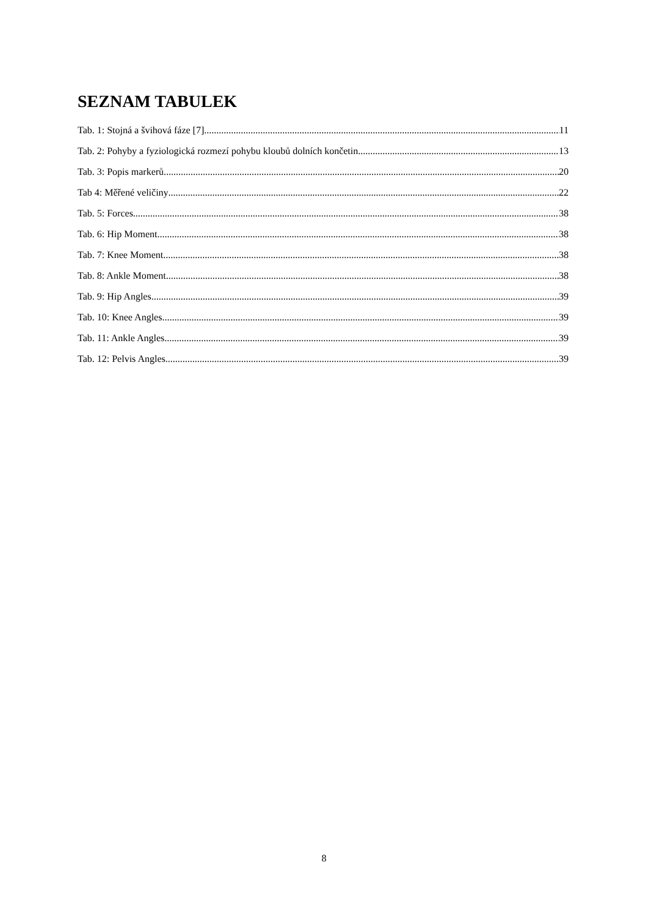SEZNAM TABULEK
Tab. 1: Stojná a švihová fáze [7]. 11
Tab. 2: Pohyby a fyziologická rozmezí pohybu kloubů dolních končetin. 13
Tab. 3: Popis markerů. 20
Tab 4: Měřené veličiny 22
Tab. 5: Forces 38
Tab. 6: Hip Moment 38
Tab. 7: Knee Moment 38
Tab. 8: Ankle Moment 38
Tab. 9: Hip Angles 39
Tab. 10: Knee Angles 39
Tab. 11: Ankle Angles 39
Tab. 12: Pelvis Angles 39
8